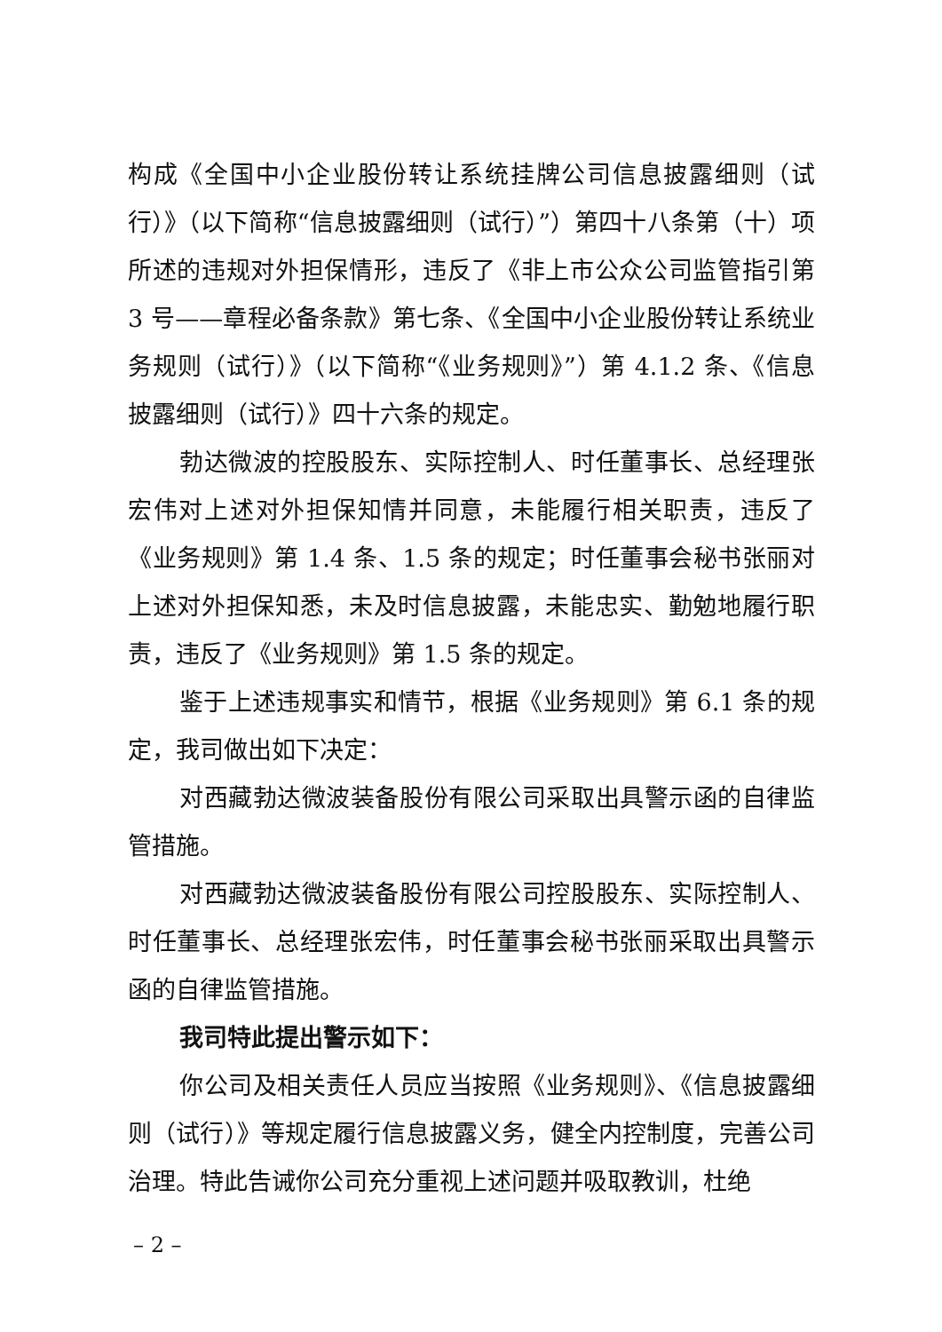构成《全国中小企业股份转让系统挂牌公司信息披露细则（试行）》（以下简称“信息披露细则（试行）”）第四十八条第（十）项所述的违规对外担保情形，违反了《非上市公众公司监管指引第 3 号——章程必备条款》第七条、《全国中小企业股份转让系统业务规则（试行）》（以下简称“《业务规则》”）第 4.1.2 条、《信息披露细则（试行）》四十六条的规定。
勃达微波的控股股东、实际控制人、时任董事长、总经理张宏伟对上述对外担保知情并同意，未能履行相关职责，违反了《业务规则》第 1.4 条、1.5 条的规定；时任董事会秘书张丽对上述对外担保知悉，未及时信息披露，未能忠实、勤勉地履行职责，违反了《业务规则》第 1.5 条的规定。
鉴于上述违规事实和情节，根据《业务规则》第 6.1 条的规定，我司做出如下决定：
对西藏勃达微波装备股份有限公司采取出具警示函的自律监管措施。
对西藏勃达微波装备股份有限公司控股股东、实际控制人、时任董事长、总经理张宏伟，时任董事会秘书张丽采取出具警示函的自律监管措施。
我司特此提出警示如下：
你公司及相关责任人员应当按照《业务规则》、《信息披露细则（试行）》等规定履行信息披露义务，健全内控制度，完善公司治理。特此告诫你公司充分重视上述问题并吸取教训，杜绝
– 2 –